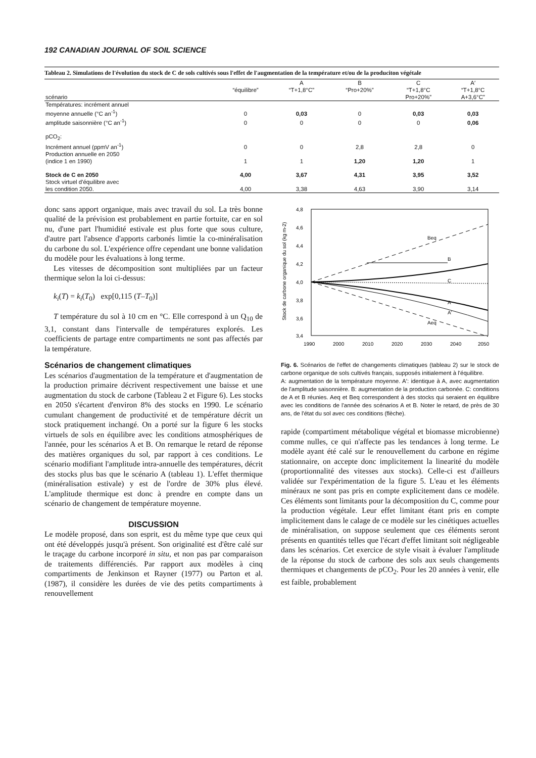192 CANADIAN JOURNAL OF SOIL SCIENCE
Tableau 2. Simulations de l'évolution du stock de C de sols cultivés sous l'effet de l'augmentation de la température et/ou de la produciton végétale
| | | A | B | C | A′ |
| --- | --- | --- | --- | --- | --- |
| | “équilibre” | “T+1,8°C” | “Pro+20%” | “T+1,8°C | “T+1,8°C |
| scénario | | | | Pro+20%” | A+3,6°C” |
| Températures: incrément annuel | | | | | |
| moyenne annuelle (°C an<sup>-1</sup>) | 0 | 0,03 | 0 | 0,03 | 0,03 |
| amplitude saisonnière (°C an<sup>-1</sup>) | 0 | 0 | 0 | 0 | 0,06 |
| pCO<sub>2</sub>: | | | | | |
| Incrément annuel (ppmV an<sup>-1</sup>) | 0 | 0 | 2,8 | 2,8 | 0 |
| Production annuelle en 2050 | | | | | |
| (indice 1 en 1990) | 1 | 1 | 1,20 | 1,20 | 1 |
| Stock de C en 2050 | 4,00 | 3,67 | 4,31 | 3,95 | 3,52 |
| Stock virtuel d'équilibre avec | | | | | |
| les condition 2050. | 4,00 | 3,38 | 4,63 | 3,90 | 3,14 |
donc sans apport organique, mais avec travail du sol. La très bonne qualité de la prévision est probablement en partie fortuite, car en sol nu, d'une part l'humidité estivale est plus forte que sous culture, d'autre part l'absence d'apports carbonés limtie la co-minéralisation du carbone du sol. L'expérience offre cependant une bonne validation du modèle pour les évaluations à long terme.
Les vitesses de décomposition sont multipliées par un facteur thermique selon la loi ci-dessus:
k<sub>i</sub>(T) = k<sub>i</sub>(T<sub>0</sub>) exp[0,115 (T–T<sub>0</sub>)]
T température du sol à 10 cm en °C. Elle correspond à un Q<sub>10</sub> de 3,1, constant dans l'intervalle de températures explorés. Les coefficients de partage entre compartiments ne sont pas affectés par la température.
Scénarios de changement climatiques
Les scénarios d'augmentation de la température et d'augmentation de la production primaire décrivent respectivement une baisse et une augmentation du stock de carbone (Tableau 2 et Figure 6). Les stocks en 2050 s'écartent d'environ 8% des stocks en 1990. Le scénario cumulant changement de productivité et de température décrit un stock pratiquement inchangé. On a porté sur la figure 6 les stocks virtuels de sols en équilibre avec les conditions atmosphériques de l'année, pour les scénarios A et B. On remarque le retard de réponse des matières organiques du sol, par rapport à ces conditions. Le scénario modifiant l'amplitude intra-annuelle des températures, décrit des stocks plus bas que le scénario A (tableau 1). L'effet thermique (minéralisation estivale) y est de l'ordre de 30% plus élevé. L'amplitude thermique est donc à prendre en compte dans un scénario de changement de température moyenne.
DISCUSSION
Le modèle proposé, dans son esprit, est du même type que ceux qui ont été développés jusqu'à présent. Son originalité est d'être calé sur le traçage du carbone incorporé in situ, et non pas par comparaison de traitements différenciés. Par rapport aux modèles à cinq compartiments de Jenkinson et Rayner (1977) ou Parton et al. (1987), il considère les durées de vie des petits compartiments à renouvellement
Stock de carbone organique du sol (kg m-2)
4,8
4,6
4,4
4,2
4,0
3,8
3,6
3,4
1990
2000
2010
2020
2030
2040
2050
Beq
B
C
A
A'
Aeq
Fig. 6. Scénarios de l'effet de changements climatiques (tableau 2) sur le stock de carbone organique de sols cultivés français, supposés initialement à l'équilibre.
A: augmentation de la température moyenne. A′: identique à A, avec augmentation de l'amplitude saisonnière. B: augmentation de la production carbonée. C: conditions de A et B réunies. Aeq et Beq correspondent à des stocks qui seraient en équilibre avec les conditions de l'année des scénarios A et B. Noter le retard, de près de 30 ans, de l'état du sol avec ces conditions (flèche).
rapide (compartiment métabolique végétal et biomasse microbienne) comme nulles, ce qui n'affecte pas les tendances à long terme. Le modèle ayant été calé sur le renouvellement du carbone en régime stationnaire, on accepte donc implicitement la linearité du modèle (proportionnalité des vitesses aux stocks). Celle-ci est d'ailleurs validée sur l'expérimentation de la figure 5. L'eau et les éléments minéraux ne sont pas pris en compte explicitement dans ce modèle. Ces éléments sont limitants pour la décomposition du C, comme pour la production végétale. Leur effet limitant étant pris en compte implicitement dans le calage de ce modèle sur les cinétiques actuelles de minéralisation, on suppose seulement que ces éléments seront présents en quantités telles que l'écart d'effet limitant soit négligeable dans les scénarios. Cet exercice de style visait à évaluer l'amplitude de la réponse du stock de carbone des sols aux seuls changements thermiques et changements de pCO<sub>2</sub>. Pour les 20 années à venir, elle est faible, probablement